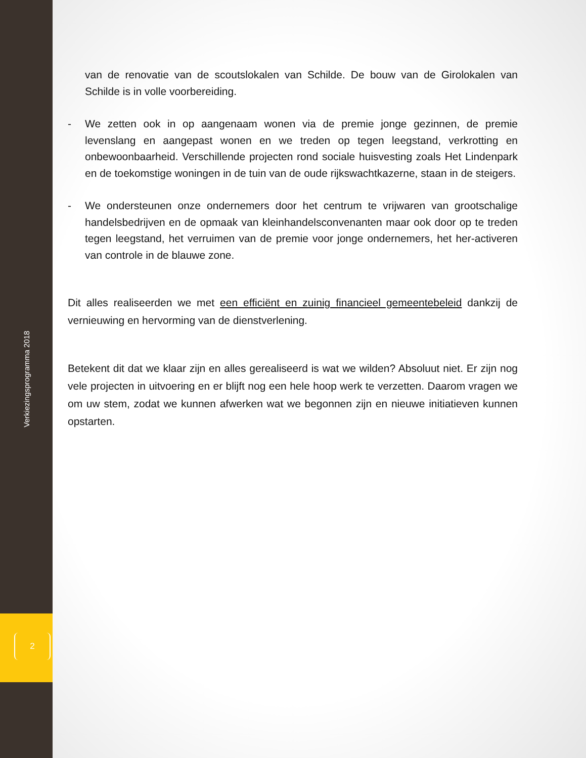Verkiezingsprogramma 2018
van de renovatie van de scoutslokalen van Schilde. De bouw van de Girolokalen van Schilde is in volle voorbereiding.
- We zetten ook in op aangenaam wonen via de premie jonge gezinnen, de premie levenslang en aangepast wonen en we treden op tegen leegstand, verkrotting en onbewoonbaarheid. Verschillende projecten rond sociale huisvesting zoals Het Lindenpark en de toekomstige woningen in de tuin van de oude rijkswachtkazerne, staan in de steigers.
- We ondersteunen onze ondernemers door het centrum te vrijwaren van grootschalige handelsbedrijven en de opmaak van kleinhandelsconvenanten maar ook door op te treden tegen leegstand, het verruimen van de premie voor jonge ondernemers, het her-activeren van controle in de blauwe zone.
Dit alles realiseerden we met een efficiënt en zuinig financieel gemeentebeleid dankzij de vernieuwing en hervorming van de dienstverlening.
Betekent dit dat we klaar zijn en alles gerealiseerd is wat we wilden? Absoluut niet. Er zijn nog vele projecten in uitvoering en er blijft nog een hele hoop werk te verzetten. Daarom vragen we om uw stem, zodat we kunnen afwerken wat we begonnen zijn en nieuwe initiatieven kunnen opstarten.
2